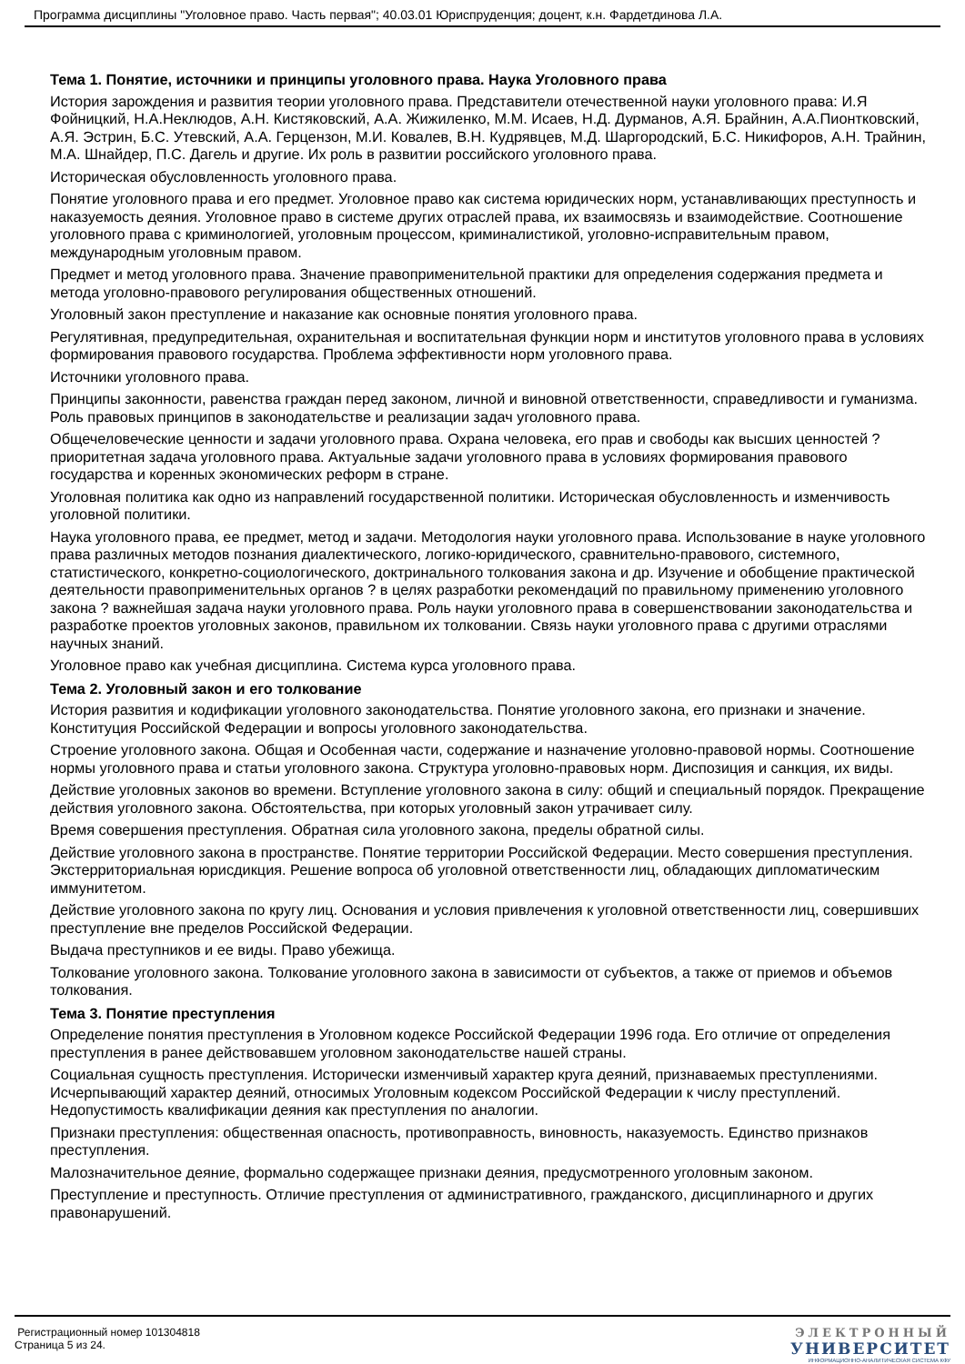Программа дисциплины "Уголовное право. Часть первая"; 40.03.01 Юриспруденция; доцент, к.н. Фардетдинова Л.А.
Тема 1. Понятие, источники и принципы уголовного права. Наука Уголовного права
История зарождения и развития теории уголовного права. Представители отечественной науки уголовного права: И.Я Фойницкий, Н.А.Неклюдов, А.Н. Кистяковский, А.А. Жижиленко, М.М. Исаев, Н.Д. Дурманов, А.Я. Брайнин, А.А.Пионтковский, А.Я. Эстрин, Б.С. Утевский, А.А. Герцензон, М.И. Ковалев, В.Н. Кудрявцев, М.Д. Шаргородский, Б.С. Никифоров, А.Н. Трайнин, М.А. Шнайдер, П.С. Дагель и другие. Их роль в развитии российского уголовного права.
Историческая обусловленность уголовного права.
Понятие уголовного права и его предмет. Уголовное право как система юридических норм, устанавливающих преступность и наказуемость деяния. Уголовное право в системе других отраслей права, их взаимосвязь и взаимодействие. Соотношение уголовного права с криминологией, уголовным процессом, криминалистикой, уголовно-исправительным правом, международным уголовным правом.
Предмет и метод уголовного права. Значение правоприменительной практики для определения содержания предмета и метода уголовно-правового регулирования общественных отношений.
Уголовный закон преступление и наказание как основные понятия уголовного права.
Регулятивная, предупредительная, охранительная и воспитательная функции норм и институтов уголовного права в условиях формирования правового государства. Проблема эффективности норм уголовного права.
Источники уголовного права.
Принципы законности, равенства граждан перед законом, личной и виновной ответственности, справедливости и гуманизма. Роль правовых принципов в законодательстве и реализации задач уголовного права.
Общечеловеческие ценности и задачи уголовного права. Охрана человека, его прав и свободы как высших ценностей ? приоритетная задача уголовного права. Актуальные задачи уголовного права в условиях формирования правового государства и коренных экономических реформ в стране.
Уголовная политика как одно из направлений государственной политики. Историческая обусловленность и изменчивость уголовной политики.
Наука уголовного права, ее предмет, метод и задачи. Методология науки уголовного права. Использование в науке уголовного права различных методов познания диалектического, логико-юридического, сравнительно-правового, системного, статистического, конкретно-социологического, доктринального толкования закона и др. Изучение и обобщение практической деятельности правоприменительных органов ? в целях разработки рекомендаций по правильному применению уголовного закона ? важнейшая задача науки уголовного права. Роль науки уголовного права в совершенствовании законодательства и разработке проектов уголовных законов, правильном их толковании. Связь науки уголовного права с другими отраслями научных знаний.
Уголовное право как учебная дисциплина. Система курса уголовного права.
Тема 2. Уголовный закон и его толкование
История развития и кодификации уголовного законодательства. Понятие уголовного закона, его признаки и значение. Конституция Российской Федерации и вопросы уголовного законодательства.
Строение уголовного закона. Общая и Особенная части, содержание и назначение уголовно-правовой нормы. Соотношение нормы уголовного права и статьи уголовного закона. Структура уголовно-правовых норм. Диспозиция и санкция, их виды.
Действие уголовных законов во времени. Вступление уголовного закона в силу: общий и специальный порядок. Прекращение действия уголовного закона. Обстоятельства, при которых уголовный закон утрачивает силу.
Время совершения преступления. Обратная сила уголовного закона, пределы обратной силы.
Действие уголовного закона в пространстве. Понятие территории Российской Федерации. Место совершения преступления. Экстерриториальная юрисдикция. Решение вопроса об уголовной ответственности лиц, обладающих дипломатическим иммунитетом.
Действие уголовного закона по кругу лиц. Основания и условия привлечения к уголовной ответственности лиц, совершивших преступление вне пределов Российской Федерации.
Выдача преступников и ее виды. Право убежища.
Толкование уголовного закона. Толкование уголовного закона в зависимости от субъектов, а также от приемов и объемов толкования.
Тема 3. Понятие преступления
Определение понятия преступления в Уголовном кодексе Российской Федерации 1996 года. Его отличие от определения преступления в ранее действовавшем уголовном законодательстве нашей страны.
Социальная сущность преступления. Исторически изменчивый характер круга деяний, признаваемых преступлениями. Исчерпывающий характер деяний, относимых Уголовным кодексом Российской Федерации к числу преступлений. Недопустимость квалификации деяния как преступления по аналогии.
Признаки преступления: общественная опасность, противоправность, виновность, наказуемость. Единство признаков преступления.
Малозначительное деяние, формально содержащее признаки деяния, предусмотренного уголовным законом.
Преступление и преступность. Отличие преступления от административного, гражданского, дисциплинарного и других правонарушений.
Регистрационный номер 101304818
Страница 5 из 24.
ЭЛЕКТРОННЫЙ
УНИВЕРСИТЕТ
ИНФОРМАЦИОННО-АНАЛИТИЧЕСКАЯ СИСТЕМА КФУ